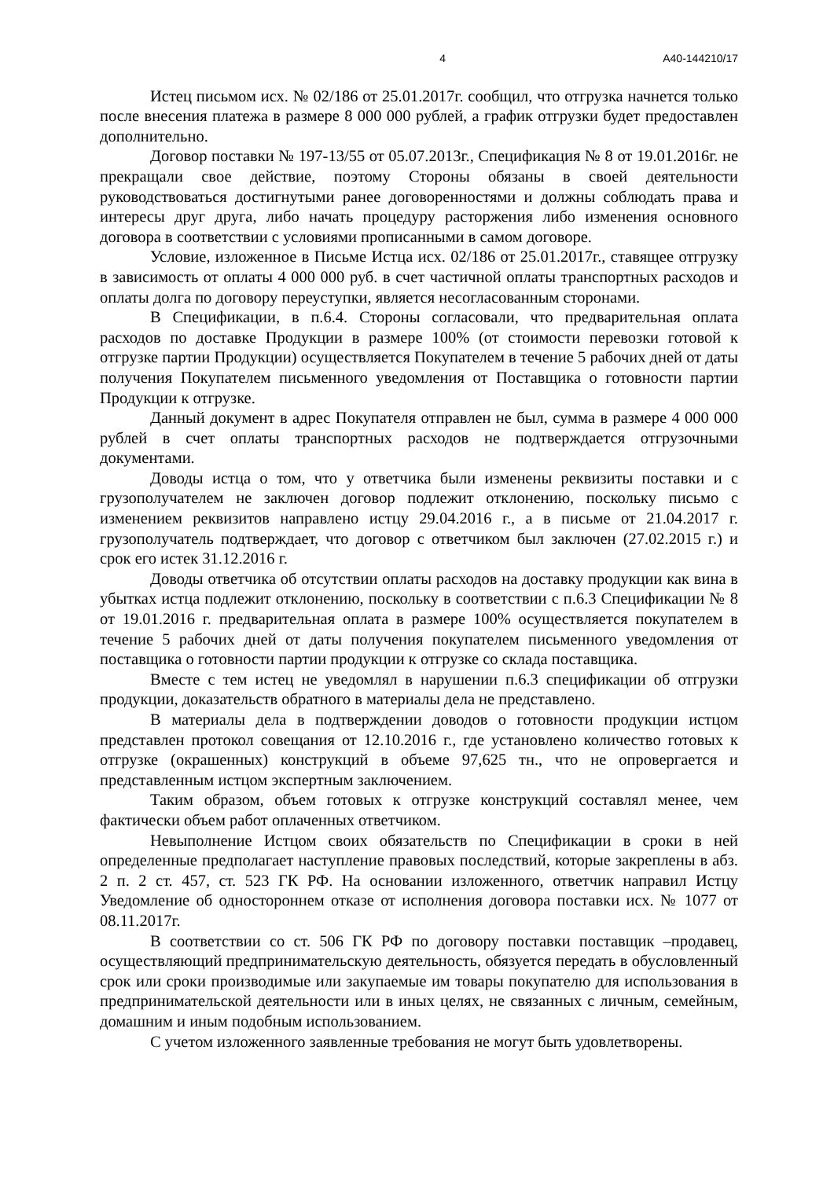4 А40-144210/17
Истец письмом исх. № 02/186 от 25.01.2017г. сообщил, что отгрузка начнется только после внесения платежа в размере 8 000 000 рублей, а график отгрузки будет предоставлен дополнительно.
Договор поставки № 197-13/55 от 05.07.2013г., Спецификация № 8 от 19.01.2016г. не прекращали свое действие, поэтому Стороны обязаны в своей деятельности руководствоваться достигнутыми ранее договоренностями и должны соблюдать права и интересы друг друга, либо начать процедуру расторжения либо изменения основного договора в соответствии с условиями прописанными в самом договоре.
Условие, изложенное в Письме Истца исх. 02/186 от 25.01.2017г., ставящее отгрузку в зависимость от оплаты 4 000 000 руб. в счет частичной оплаты транспортных расходов и оплаты долга по договору переуступки, является несогласованным сторонами.
В Спецификации, в п.6.4. Стороны согласовали, что предварительная оплата расходов по доставке Продукции в размере 100% (от стоимости перевозки готовой к отгрузке партии Продукции) осуществляется Покупателем в течение 5 рабочих дней от даты получения Покупателем письменного уведомления от Поставщика о готовности партии Продукции к отгрузке.
Данный документ в адрес Покупателя отправлен не был, сумма в размере 4 000 000 рублей в счет оплаты транспортных расходов не подтверждается отгрузочными документами.
Доводы истца о том, что у ответчика были изменены реквизиты поставки и с грузополучателем не заключен договор подлежит отклонению, поскольку письмо с изменением реквизитов направлено истцу 29.04.2016 г., а в письме от 21.04.2017 г. грузополучатель подтверждает, что договор с ответчиком был заключен (27.02.2015 г.) и срок его истек 31.12.2016 г.
Доводы ответчика об отсутствии оплаты расходов на доставку продукции как вина в убытках истца подлежит отклонению, поскольку в соответствии с п.6.3 Спецификации № 8 от 19.01.2016 г. предварительная оплата в размере 100% осуществляется покупателем в течение 5 рабочих дней от даты получения покупателем письменного уведомления от поставщика о готовности партии продукции к отгрузке со склада поставщика.
Вместе с тем истец не уведомлял в нарушении п.6.3 спецификации об отгрузки продукции, доказательств обратного в материалы дела не представлено.
В материалы дела в подтверждении доводов о готовности продукции истцом представлен протокол совещания от 12.10.2016 г., где установлено количество готовых к отгрузке (окрашенных) конструкций в объеме 97,625 тн., что не опровергается и представленным истцом экспертным заключением.
Таким образом, объем готовых к отгрузке конструкций составлял менее, чем фактически объем работ оплаченных ответчиком.
Невыполнение Истцом своих обязательств по Спецификации в сроки в ней определенные предполагает наступление правовых последствий, которые закреплены в абз. 2 п. 2 ст. 457, ст. 523 ГК РФ. На основании изложенного, ответчик направил Истцу Уведомление об одностороннем отказе от исполнения договора поставки исх. № 1077 от 08.11.2017г.
В соответствии со ст. 506 ГК РФ по договору поставки поставщик –продавец, осуществляющий предпринимательскую деятельность, обязуется передать в обусловленный срок или сроки производимые или закупаемые им товары покупателю для использования в предпринимательской деятельности или в иных целях, не связанных с личным, семейным, домашним и иным подобным использованием.
С учетом изложенного заявленные требования не могут быть удовлетворены.